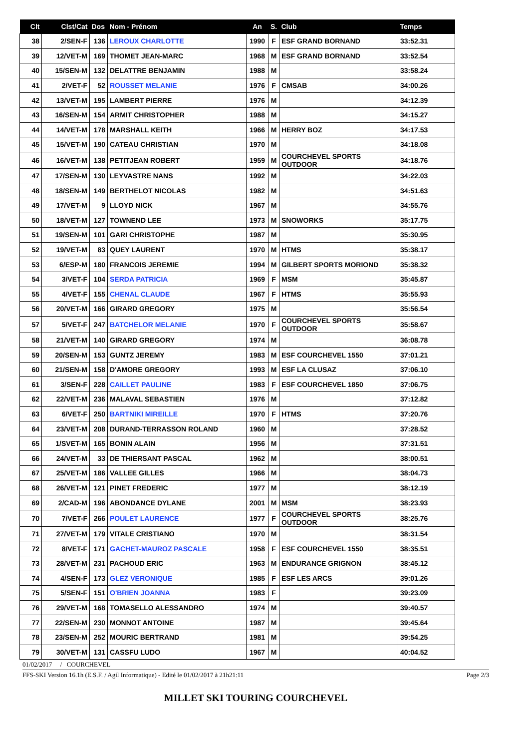| Clt | Clst/Cat | Dos | Nom - Prénom | An | S. | Club | Temps |
| --- | --- | --- | --- | --- | --- | --- | --- |
| 38 | 2/SEN-F | 136 | LEROUX CHARLOTTE | 1990 | F | ESF GRAND BORNAND | 33:52.31 |
| 39 | 12/VET-M | 169 | THOMET JEAN-MARC | 1968 | M | ESF GRAND BORNAND | 33:52.54 |
| 40 | 15/SEN-M | 132 | DELATTRE BENJAMIN | 1988 | M | | 33:58.24 |
| 41 | 2/VET-F | 52 | ROUSSET MELANIE | 1976 | F | CMSAB | 34:00.26 |
| 42 | 13/VET-M | 195 | LAMBERT PIERRE | 1976 | M | | 34:12.39 |
| 43 | 16/SEN-M | 154 | ARMIT CHRISTOPHER | 1988 | M | | 34:15.27 |
| 44 | 14/VET-M | 178 | MARSHALL KEITH | 1966 | M | HERRY BOZ | 34:17.53 |
| 45 | 15/VET-M | 190 | CATEAU CHRISTIAN | 1970 | M | | 34:18.08 |
| 46 | 16/VET-M | 138 | PETITJEAN ROBERT | 1959 | M | COURCHEVEL SPORTS OUTDOOR | 34:18.76 |
| 47 | 17/SEN-M | 130 | LEYVASTRE NANS | 1992 | M | | 34:22.03 |
| 48 | 18/SEN-M | 149 | BERTHELOT NICOLAS | 1982 | M | | 34:51.63 |
| 49 | 17/VET-M | 9 | LLOYD NICK | 1967 | M | | 34:55.76 |
| 50 | 18/VET-M | 127 | TOWNEND LEE | 1973 | M | SNOWORKS | 35:17.75 |
| 51 | 19/SEN-M | 101 | GARI CHRISTOPHE | 1987 | M | | 35:30.95 |
| 52 | 19/VET-M | 83 | QUEY LAURENT | 1970 | M | HTMS | 35:38.17 |
| 53 | 6/ESP-M | 180 | FRANCOIS JEREMIE | 1994 | M | GILBERT SPORTS MORIOND | 35:38.32 |
| 54 | 3/VET-F | 104 | SERDA PATRICIA | 1969 | F | MSM | 35:45.87 |
| 55 | 4/VET-F | 155 | CHENAL CLAUDE | 1967 | F | HTMS | 35:55.93 |
| 56 | 20/VET-M | 166 | GIRARD GREGORY | 1975 | M | | 35:56.54 |
| 57 | 5/VET-F | 247 | BATCHELOR MELANIE | 1970 | F | COURCHEVEL SPORTS OUTDOOR | 35:58.67 |
| 58 | 21/VET-M | 140 | GIRARD GREGORY | 1974 | M | | 36:08.78 |
| 59 | 20/SEN-M | 153 | GUNTZ JEREMY | 1983 | M | ESF COURCHEVEL 1550 | 37:01.21 |
| 60 | 21/SEN-M | 158 | D'AMORE GREGORY | 1993 | M | ESF LA CLUSAZ | 37:06.10 |
| 61 | 3/SEN-F | 228 | CAILLET PAULINE | 1983 | F | ESF COURCHEVEL 1850 | 37:06.75 |
| 62 | 22/VET-M | 236 | MALAVAL SEBASTIEN | 1976 | M | | 37:12.82 |
| 63 | 6/VET-F | 250 | BARTNIKI MIREILLE | 1970 | F | HTMS | 37:20.76 |
| 64 | 23/VET-M | 208 | DURAND-TERRASSON ROLAND | 1960 | M | | 37:28.52 |
| 65 | 1/SVET-M | 165 | BONIN ALAIN | 1956 | M | | 37:31.51 |
| 66 | 24/VET-M | 33 | DE THIERSANT PASCAL | 1962 | M | | 38:00.51 |
| 67 | 25/VET-M | 186 | VALLEE GILLES | 1966 | M | | 38:04.73 |
| 68 | 26/VET-M | 121 | PINET FREDERIC | 1977 | M | | 38:12.19 |
| 69 | 2/CAD-M | 196 | ABONDANCE DYLANE | 2001 | M | MSM | 38:23.93 |
| 70 | 7/VET-F | 266 | POULET LAURENCE | 1977 | F | COURCHEVEL SPORTS OUTDOOR | 38:25.76 |
| 71 | 27/VET-M | 179 | VITALE CRISTIANO | 1970 | M | | 38:31.54 |
| 72 | 8/VET-F | 171 | GACHET-MAUROZ PASCALE | 1958 | F | ESF COURCHEVEL 1550 | 38:35.51 |
| 73 | 28/VET-M | 231 | PACHOUD ERIC | 1963 | M | ENDURANCE GRIGNON | 38:45.12 |
| 74 | 4/SEN-F | 173 | GLEZ VERONIQUE | 1985 | F | ESF LES ARCS | 39:01.26 |
| 75 | 5/SEN-F | 151 | O'BRIEN JOANNA | 1983 | F | | 39:23.09 |
| 76 | 29/VET-M | 168 | TOMASELLO ALESSANDRO | 1974 | M | | 39:40.57 |
| 77 | 22/SEN-M | 230 | MONNOT ANTOINE | 1987 | M | | 39:45.64 |
| 78 | 23/SEN-M | 252 | MOURIC BERTRAND | 1981 | M | | 39:54.25 |
| 79 | 30/VET-M | 131 | CASSFU LUDO | 1967 | M | | 40:04.52 |
01/02/2017 / COURCHEVEL
FFS-SKI Version 16.1h (E.S.F. / Agil Informatique) - Edité le 01/02/2017 à 21h21:11 Page 2/3
MILLET SKI TOURING COURCHEVEL